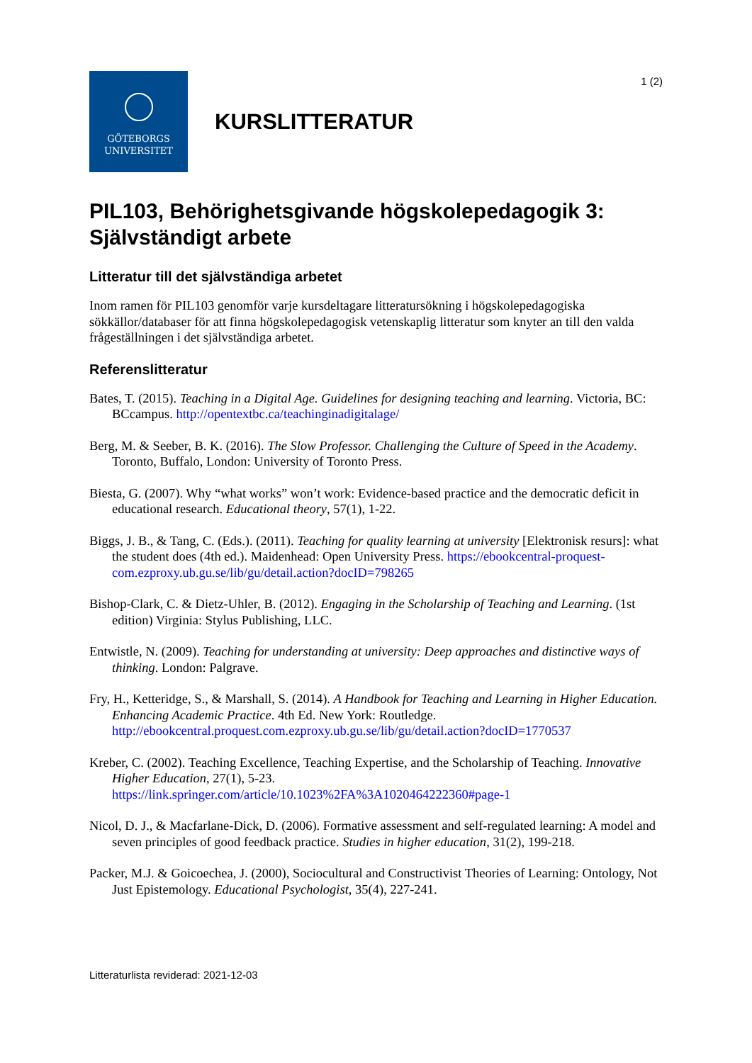1 (2)
GÖTEBORGS
UNIVERSITET
KURSLITTERATUR
PIL103, Behörighetsgivande högskolepedagogik 3: Självständigt arbete
Litteratur till det självständiga arbetet
Inom ramen för PIL103 genomför varje kursdeltagare litteratursökning i högskolepedagogiska sökkällor/databaser för att finna högskolepedagogisk vetenskaplig litteratur som knyter an till den valda frågeställningen i det självständiga arbetet.
Referenslitteratur
Bates, T. (2015). Teaching in a Digital Age. Guidelines for designing teaching and learning. Victoria, BC: BCcampus. http://opentextbc.ca/teachinginadigitalage/
Berg, M. & Seeber, B. K. (2016). The Slow Professor. Challenging the Culture of Speed in the Academy. Toronto, Buffalo, London: University of Toronto Press.
Biesta, G. (2007). Why “what works” won’t work: Evidence-based practice and the democratic deficit in educational research. Educational theory, 57(1), 1-22.
Biggs, J. B., & Tang, C. (Eds.). (2011). Teaching for quality learning at university [Elektronisk resurs]: what the student does (4th ed.). Maidenhead: Open University Press. https://ebookcentral-proquest-com.ezproxy.ub.gu.se/lib/gu/detail.action?docID=798265
Bishop-Clark, C. & Dietz-Uhler, B. (2012). Engaging in the Scholarship of Teaching and Learning. (1st edition) Virginia: Stylus Publishing, LLC.
Entwistle, N. (2009). Teaching for understanding at university: Deep approaches and distinctive ways of thinking. London: Palgrave.
Fry, H., Ketteridge, S., & Marshall, S. (2014). A Handbook for Teaching and Learning in Higher Education. Enhancing Academic Practice. 4th Ed. New York: Routledge. http://ebookcentral.proquest.com.ezproxy.ub.gu.se/lib/gu/detail.action?docID=1770537
Kreber, C. (2002). Teaching Excellence, Teaching Expertise, and the Scholarship of Teaching. Innovative Higher Education, 27(1), 5-23. https://link.springer.com/article/10.1023%2FA%3A1020464222360#page-1
Nicol, D. J., & Macfarlane-Dick, D. (2006). Formative assessment and self-regulated learning: A model and seven principles of good feedback practice. Studies in higher education, 31(2), 199-218.
Packer, M.J. & Goicoechea, J. (2000), Sociocultural and Constructivist Theories of Learning: Ontology, Not Just Epistemology. Educational Psychologist, 35(4), 227-241.
Litteraturlista reviderad: 2021-12-03